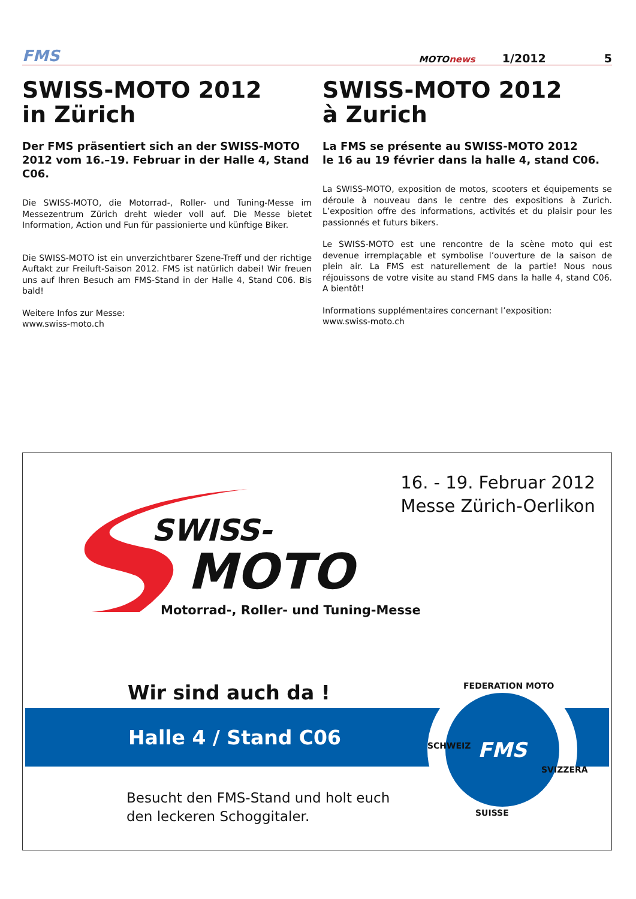FMS
MOTOnews
1/2012
5
SWISS-MOTO 2012
in Zürich
Der FMS präsentiert sich an der SWISS-MOTO 2012 vom 16.–19. Februar in der Halle 4, Stand C06.
Die SWISS-MOTO, die Motorrad-, Roller- und Tuning-Messe im Messezentrum Zürich dreht wieder voll auf. Die Messe bietet Information, Action und Fun für passionierte und künftige Biker.
Die SWISS-MOTO ist ein unverzichtbarer Szene-Treff und der richtige Auftakt zur Freiluft-Saison 2012. FMS ist natürlich dabei! Wir freuen uns auf Ihren Besuch am FMS-Stand in der Halle 4, Stand C06. Bis bald!
Weitere Infos zur Messe:
www.swiss-moto.ch
SWISS-MOTO 2012
à Zurich
La FMS se présente au SWISS-MOTO 2012
le 16 au 19 février dans la halle 4, stand C06.
La SWISS-MOTO, exposition de motos, scooters et équipements se déroule à nouveau dans le centre des expositions à Zurich. L’exposition offre des informations, activités et du plaisir pour les passionnés et futurs bikers.
Le SWISS-MOTO est une rencontre de la scène moto qui est devenue irremplaçable et symbolise l’ouverture de la saison de plein air. La FMS est naturellement de la partie! Nous nous réjouissons de votre visite au stand FMS dans la halle 4, stand C06. A bientôt!
Informations supplémentaires concernant l’exposition:
www.swiss-moto.ch
16. - 19. Februar 2012
Messe Zürich-Oerlikon
SWISS-
MOTO
Motorrad-, Roller- und Tuning-Messe
Wir sind auch da !
Halle 4 / Stand C06
FMS
FEDERATION MOTO
SUISSE
SCHWEIZ
SVIZZERA
Besucht den FMS-Stand und holt euch
den leckeren Schoggitaler.